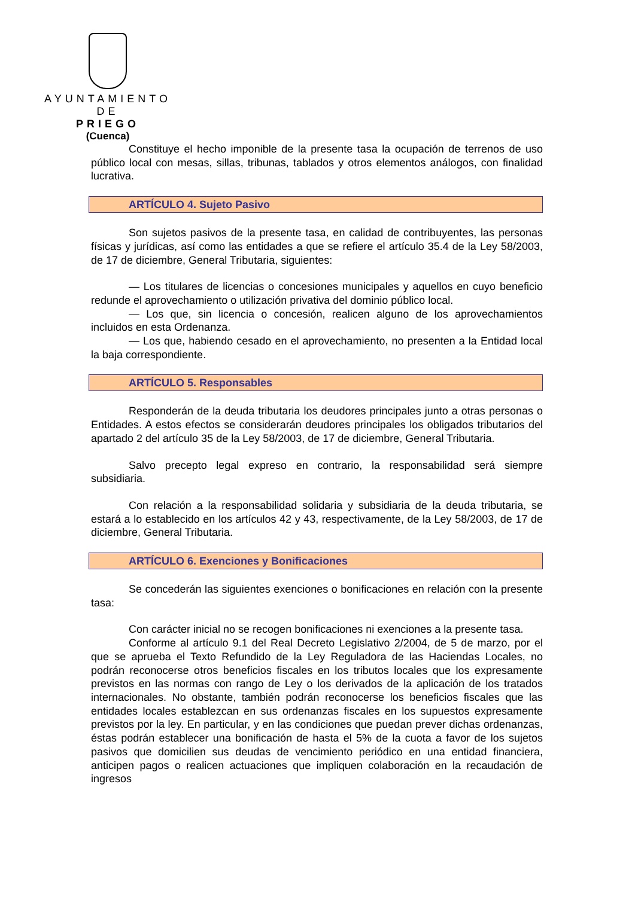AYUNTAMIENTO
DE
PRIEGO
(Cuenca)
Constituye el hecho imponible de la presente tasa la ocupación de terrenos de uso público local con mesas, sillas, tribunas, tablados y otros elementos análogos, con finalidad lucrativa.
ARTÍCULO 4. Sujeto Pasivo
Son sujetos pasivos de la presente tasa, en calidad de contribuyentes, las personas físicas y jurídicas, así como las entidades a que se refiere el artículo 35.4 de la Ley 58/2003, de 17 de diciembre, General Tributaria, siguientes:
— Los titulares de licencias o concesiones municipales y aquellos en cuyo beneficio redunde el aprovechamiento o utilización privativa del dominio público local.
— Los que, sin licencia o concesión, realicen alguno de los aprovechamientos incluidos en esta Ordenanza.
— Los que, habiendo cesado en el aprovechamiento, no presenten a la Entidad local la baja correspondiente.
ARTÍCULO 5. Responsables
Responderán de la deuda tributaria los deudores principales junto a otras personas o Entidades. A estos efectos se considerarán deudores principales los obligados tributarios del apartado 2 del artículo 35 de la Ley 58/2003, de 17 de diciembre, General Tributaria.
Salvo precepto legal expreso en contrario, la responsabilidad será siempre subsidiaria.
Con relación a la responsabilidad solidaria y subsidiaria de la deuda tributaria, se estará a lo establecido en los artículos 42 y 43, respectivamente, de la Ley 58/2003, de 17 de diciembre, General Tributaria.
ARTÍCULO 6. Exenciones y Bonificaciones
Se concederán las siguientes exenciones o bonificaciones en relación con la presente tasa:
Con carácter inicial no se recogen bonificaciones ni exenciones a la presente tasa.
Conforme al artículo 9.1 del Real Decreto Legislativo 2/2004, de 5 de marzo, por el que se aprueba el Texto Refundido de la Ley Reguladora de las Haciendas Locales, no podrán reconocerse otros beneficios fiscales en los tributos locales que los expresamente previstos en las normas con rango de Ley o los derivados de la aplicación de los tratados internacionales. No obstante, también podrán reconocerse los beneficios fiscales que las entidades locales establezcan en sus ordenanzas fiscales en los supuestos expresamente previstos por la ley. En particular, y en las condiciones que puedan prever dichas ordenanzas, éstas podrán establecer una bonificación de hasta el 5% de la cuota a favor de los sujetos pasivos que domicilien sus deudas de vencimiento periódico en una entidad financiera, anticipen pagos o realicen actuaciones que impliquen colaboración en la recaudación de ingresos